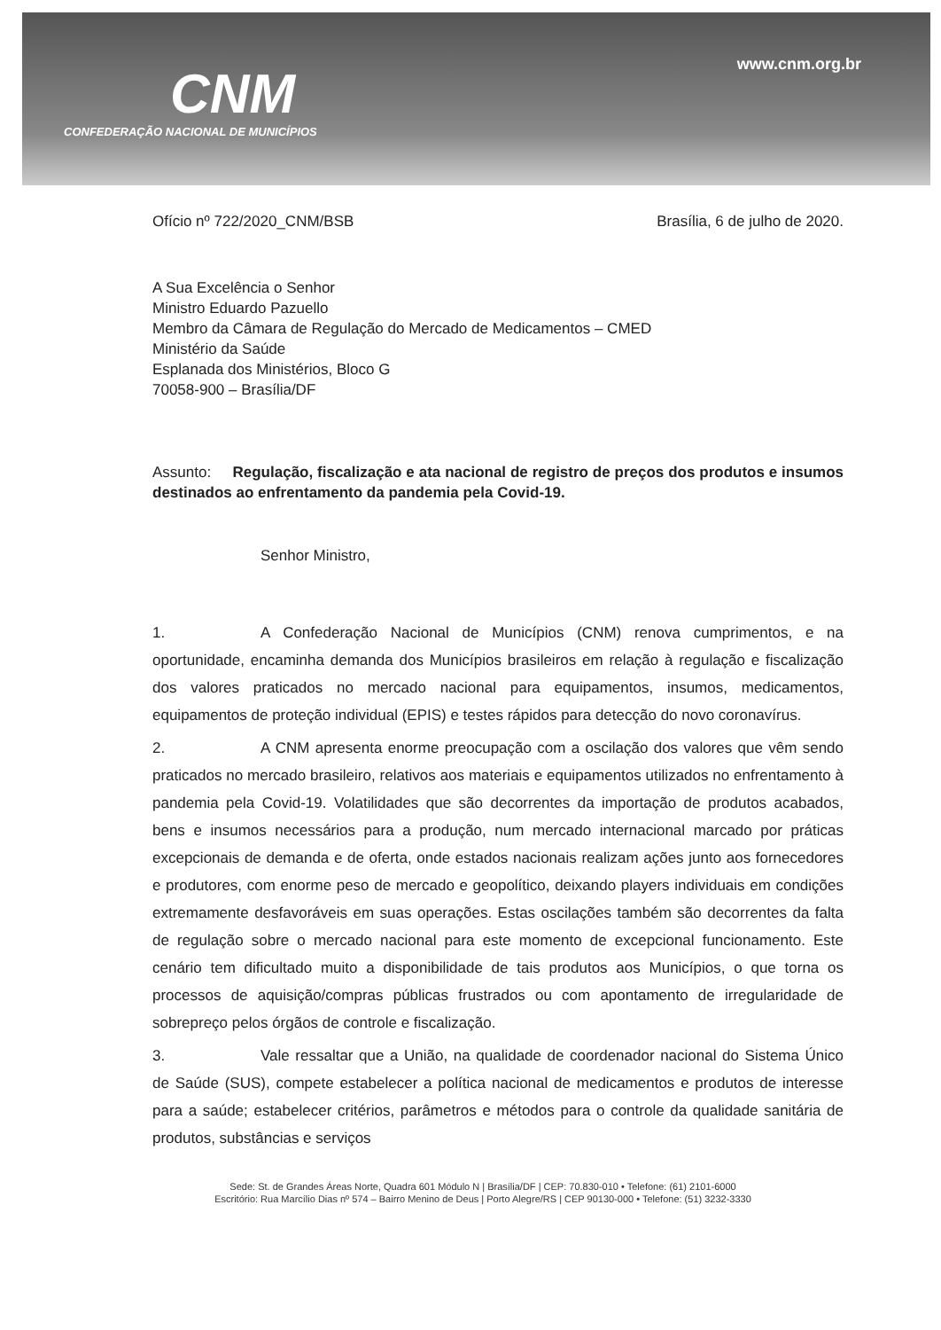CNM
CONFEDERAÇÃO NACIONAL DE MUNICÍPIOS
www.cnm.org.br
Ofício nº 722/2020_CNM/BSB Brasília, 6 de julho de 2020.
A Sua Excelência o Senhor
Ministro Eduardo Pazuello
Membro da Câmara de Regulação do Mercado de Medicamentos – CMED
Ministério da Saúde
Esplanada dos Ministérios, Bloco G
70058-900 – Brasília/DF
Assunto: Regulação, fiscalização e ata nacional de registro de preços dos produtos e insumos destinados ao enfrentamento da pandemia pela Covid-19.
Senhor Ministro,
1. A Confederação Nacional de Municípios (CNM) renova cumprimentos, e na oportunidade, encaminha demanda dos Municípios brasileiros em relação à regulação e fiscalização dos valores praticados no mercado nacional para equipamentos, insumos, medicamentos, equipamentos de proteção individual (EPIS) e testes rápidos para detecção do novo coronavírus.
2. A CNM apresenta enorme preocupação com a oscilação dos valores que vêm sendo praticados no mercado brasileiro, relativos aos materiais e equipamentos utilizados no enfrentamento à pandemia pela Covid-19. Volatilidades que são decorrentes da importação de produtos acabados, bens e insumos necessários para a produção, num mercado internacional marcado por práticas excepcionais de demanda e de oferta, onde estados nacionais realizam ações junto aos fornecedores e produtores, com enorme peso de mercado e geopolítico, deixando players individuais em condições extremamente desfavoráveis em suas operações. Estas oscilações também são decorrentes da falta de regulação sobre o mercado nacional para este momento de excepcional funcionamento. Este cenário tem dificultado muito a disponibilidade de tais produtos aos Municípios, o que torna os processos de aquisição/compras públicas frustrados ou com apontamento de irregularidade de sobrepreço pelos órgãos de controle e fiscalização.
3. Vale ressaltar que a União, na qualidade de coordenador nacional do Sistema Único de Saúde (SUS), compete estabelecer a política nacional de medicamentos e produtos de interesse para a saúde; estabelecer critérios, parâmetros e métodos para o controle da qualidade sanitária de produtos, substâncias e serviços
Sede: St. de Grandes Áreas Norte, Quadra 601 Módulo N | Brasília/DF | CEP: 70.830-010 • Telefone: (61) 2101-6000
Escritório: Rua Marcílio Dias nº 574 – Bairro Menino de Deus | Porto Alegre/RS | CEP 90130-000 • Telefone: (51) 3232-3330